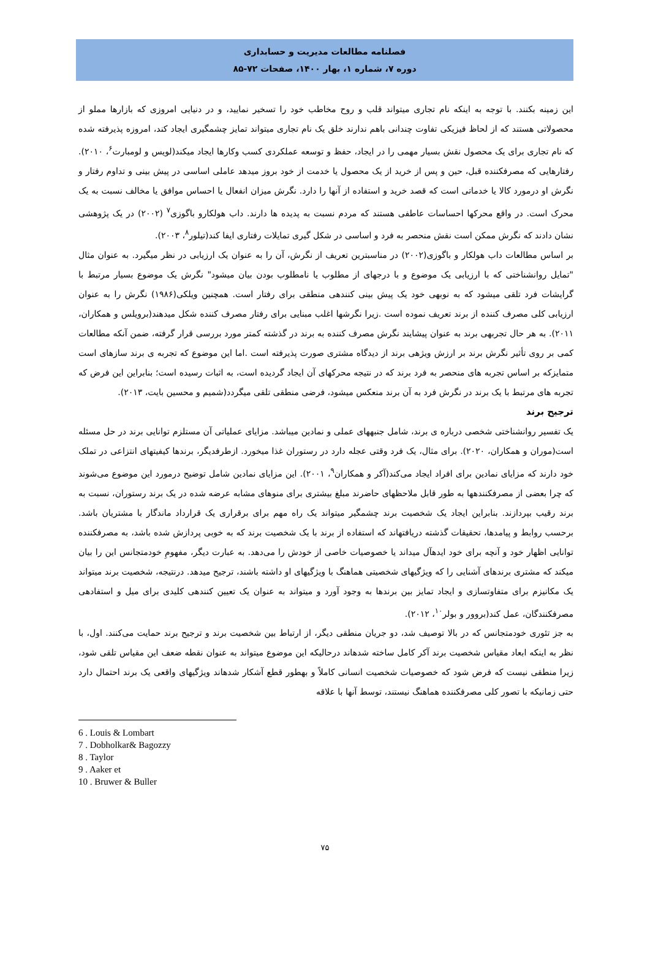فصلنامه مطالعات مدیریت و حسابداری
دوره ۷، شماره ۱، بهار ۱۴۰۰، صفحات ۷۲-۸۵
این زمینه بکنند. با توجه به اینکه نام تجاری میتواند قلب و روح مخاطب خود را تسخیر نمایید، و در دنیایی امروزی که بازارها مملو از محصولاتی هستند که از لحاظ فیزیکی تفاوت چندانی باهم ندارند خلق یک نام تجاری میتواند تمایز چشمگیری ایجاد کند، امروزه پذیرفته شده که نام تجاری برای یک محصول نقش بسیار مهمی را در ایجاد، حفظ و توسعه عملکردی کسب وکارها ایجاد میکند(لویس و لومبارت<sup>۶</sup>، ۲۰۱۰). رفتارهایی که مصرفکننده قبل، حین و پس از خرید از یک محصول یا خدمت از خود بروز میدهد عاملی اساسی در پیش بینی و تداوم رفتار و نگرش او درمورد کالا یا خدماتی است که قصد خرید و استفاده از آنها را دارد. نگرش میزان انفعال یا احساس موافق یا مخالف نسبت به یک محرک است. در واقع محرکها احساسات عاطفی هستند که مردم نسبت به پدیده ها دارند. داب هولکارو باگوزی<sup>۷</sup> (۲۰۰۲) در یک پژوهشی نشان دادند که نگرش ممکن است نقش منحصر به فرد و اساسی در شکل گیری تمایلات رفتاری ایفا کند(تیلور<sup>۸</sup>، ۲۰۰۳).
بر اساس مطالعات داب هولکار و باگوزی(۲۰۰۲) در مناسبترین تعریف از نگرش، آن را به عنوان یک ارزیابی در نظر میگیرد. به عنوان مثال "تمایل روانشناختی که با ارزیابی یک موضوع و با درجهای از مطلوب یا نامطلوب بودن بیان میشود" نگرش یک موضوع بسیار مرتبط با گرایشات فرد تلقی میشود که به نوبهی خود یک پیش بینی کنندهی منطقی برای رفتار است. همچنین ویلکی(۱۹۸۶) نگرش را به عنوان ارزیابی کلی مصرف کننده از برند تعریف نموده است .زیرا نگرشها اغلب مبنایی برای رفتار مصرف کننده شکل میدهند(برویلس و همکاران، ۲۰۱۱). به هر حال تجربهی برند به عنوان پیشایند نگرش مصرف کننده به برند در گذشته کمتر مورد بررسی قرار گرفته، ضمن آنکه مطالعات کمی بر روی تأثیر نگرش برند بر ارزش ویژهی برند از دیدگاه مشتری صورت پذیرفته است .اما این موضوع که تجربه ی برند سازهای است متمایزکه بر اساس تجربه های منحصر به فرد برند که در نتیجه محرکهای آن ایجاد گردیده است، به اثبات رسیده است؛ بنابراین این فرض که تجربه های مرتبط با یک برند در نگرش فرد به آن برند منعکس میشود، فرضی منطقی تلقی میگردد(شمیم و محسین بایت، ۲۰۱۳).
ترجیح برند
یک تفسیر روانشناختی شخصی درباره ی برند، شامل جنبههای عملی و نمادین میباشد. مزایای عملیاتی آن مستلزم توانایی برند در حل مسئله است(موران و همکاران، ۲۰۲۰). برای مثال، یک فرد وقتی عجله دارد در رستوران غذا میخورد. ازطرفدیگر، برندها کیفیتهای انتزاعی در تملک خود دارند که مزایای نمادین برای افراد ایجاد می‌کند(آکر و همکاران<sup>۹</sup>، ۲۰۰۱). این مزایای نمادین شامل توضیح درمورد این موضوع می‌شوند که چرا بعضی از مصرفکنندهها به طور قابل ملاحظهای حاضرند مبلغ بیشتری برای منوهای مشابه عرضه شده در یک برند رستوران، نسبت به برند رقیب بپردازند. بنابراین ایجاد یک شخصیت برند چشمگیر میتواند یک راه مهم برای برقراری یک قرارداد ماندگار با مشتریان باشد. برحسب روابط و پیامدها، تحقیقات گذشته دریافتهاند که استفاده از برند با یک شخصیت برند که به خوبی پردازش شده باشد، به مصرفکننده توانایی اظهار خود و آنچه برای خود ایدهآل میداند یا خصوصیات خاصی از خودش را می‌دهد. به عبارت دیگر، مفهومِ خودمتجانس این را بیان میکند که مشتری برندهای آشنایی را که ویژگیهای شخصیتی هماهنگ با ویژگیهای او داشته باشند، ترجیح میدهد. درنتیجه، شخصیت برند میتواند یک مکانیزم برای متفاوتسازی و ایجاد تمایز بین برندها به وجود آورد و میتواند به عنوان یک تعیین کنندهی کلیدی برای میل و استفادهی مصرفکنندگان، عمل کند(بروور و بولر<sup>۱۰</sup>، ۲۰۱۲).
به جز تئوری خودمتجانس که در بالا توصیف شد، دو جریان منطقی دیگر، از ارتباط بین شخصیت برند و ترجیح برند حمایت می‌کنند. اول، با نظر به اینکه ابعاد مقیاس شخصیت برند آکر کامل ساخته شدهاند درحالیکه این موضوع میتواند به عنوان نقطه ضعف این مقیاس تلقی شود، زیرا منطقی نیست که فرض شود که خصوصیات شخصیت انسانی کاملاً و بهطور قطع آشکار شدهاند ویژگیهای واقعی یک برند احتمال دارد حتی زمانیکه با تصور کلی مصرفکننده هماهنگ نیستند، توسط آنها با علاقه
6 . Louis & Lombart
7 . Dobholkar& Bagozzy
8 . Taylor
9 . Aaker et
10 . Bruwer & Buller
۷۵